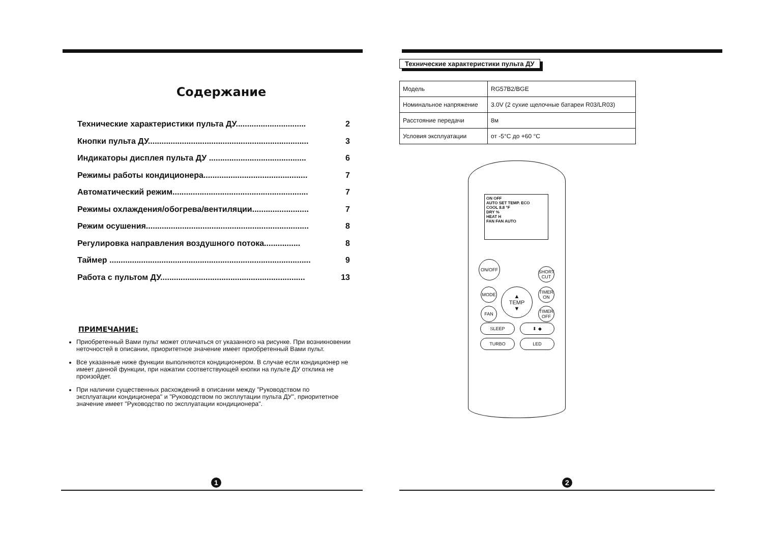Содержание
Технические характеристики пульта ДУ............................... 2
Кнопки пульта ДУ....................................................................... 3
Индикаторы дисплея пульта ДУ ........................................... 6
Режимы работы кондиционера.............................................. 7
Автоматический режим............................................................ 7
Режимы охлаждения/обогрева/вентиляции......................... 7
Режим осушения........................................................................ 8
Регулировка направления воздушного потока................ 8
Таймер ......................................................................................... 9
Работа с пультом ДУ................................................................ 13
ПРИМЕЧАНИЕ:
Приобретенный Вами пульт может отличаться от указанного на рисунке. При возникновении неточностей в описании, приоритетное значение имеет приобретенный Вами пульт.
Все указанные ниже функции выполняются кондиционером. В случае если кондиционер не имеет данной функции, при нажатии соответствующей кнопки на пульте ДУ отклика не произойдет.
При наличии существенных расхождений в описании между "Руководством по эксплуатации кондиционера" и "Руководством по эксплутации пульта ДУ", приоритетное значение имеет "Руководство по эксплуатации кондиционера".
1
Технические характеристики пульта ДУ
| Модель | RG57B2/BGE |
| Номинальное напряжение | 3.0V (2 сухие щелочные батареи R03/LR03) |
| Расстояние передачи | 8м |
| Условия эксплуатации | от -5°C до +60 °C |
ON OFF
AUTO SET TEMP. ECO
COOL 8.8 °F
DRY %
HEAT H
FAN FAN AUTO
ON/OFF
SHORT CUT
MODE
▲
TEMP
▼
TIMER ON
FAN
TIMER OFF
SLEEP ⬍ ◆
TURBO LED
2